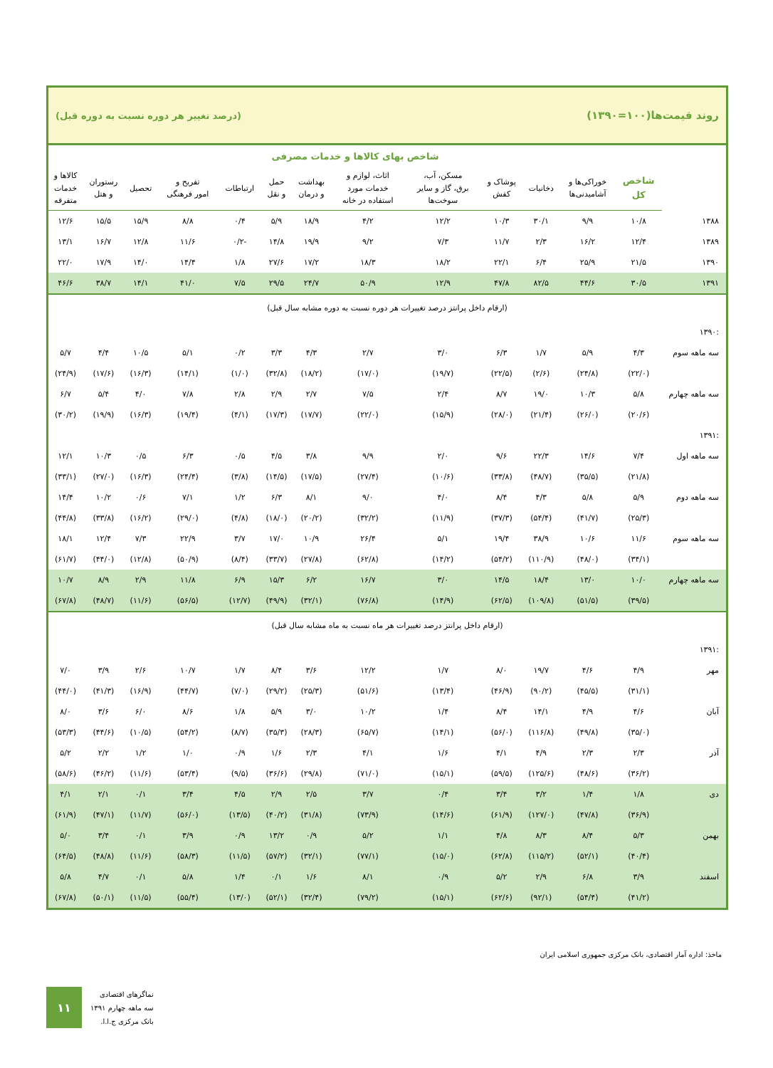روند قیمت‌ها(۱۰۰=۱۳۹۰) (درصد تغییر هر دوره نسبت به دوره قبل)
| | شاخص بهای کالاها و خدمات مصرفی | | | | | | | | | | | | |
| | شاخص کل | خوراکی‌ها و آشامیدنی‌ها | دخانیات | پوشاک و کفش | مسکن، آب، برق، گاز و سایر سوخت‌ها | اثاث، لوازم و خدمات مورد استفاده در خانه | بهداشت و درمان | حمل و نقل | ارتباطات | تفریح و امور فرهنگی | تحصیل | رستوران و هتل | کالاها و خدمات متفرقه |
| ۱۳۸۸ | ۱۰/۸ | ۹/۹ | ۳۰/۱ | ۱۰/۳ | ۱۲/۲ | ۴/۲ | ۱۸/۹ | ۵/۹ | ۰/۴ | ۸/۸ | ۱۵/۹ | ۱۵/۵ | ۱۲/۶ |
| ۱۳۸۹ | ۱۲/۴ | ۱۶/۲ | ۲/۳ | ۱۱/۷ | ۷/۳ | ۹/۲ | ۱۹/۹ | ۱۴/۸ | -۰/۲ | ۱۱/۶ | ۱۲/۸ | ۱۶/۷ | ۱۳/۱ |
| ۱۳۹۰ | ۲۱/۵ | ۲۵/۹ | ۶/۴ | ۲۲/۱ | ۱۸/۲ | ۱۸/۳ | ۱۷/۲ | ۲۷/۶ | ۱/۸ | ۱۴/۴ | ۱۴/۰ | ۱۷/۹ | ۲۲/۰ |
| ۱۳۹۱ | ۳۰/۵ | ۴۴/۶ | ۸۲/۵ | ۴۷/۸ | ۱۲/۹ | ۵۰/۹ | ۲۴/۷ | ۲۹/۵ | ۷/۵ | ۴۱/۰ | ۱۴/۱ | ۳۸/۷ | ۴۶/۶ |
| (ارقام داخل پرانتز درصد تغییرات هر دوره نسبت به دوره مشابه سال قبل) | | | | | | | | | | | | | |
| :۱۳۹۰ | | | | | | | | | | | | | |
| سه ماهه سوم | ۴/۳ | ۵/۹ | ۱/۷ | ۶/۳ | ۳/۰ | ۲/۷ | ۴/۳ | ۳/۳ | ۰/۲ | ۵/۱ | ۱۰/۵ | ۴/۴ | ۵/۷ |
| | (۲۲/۰) | (۲۴/۸) | (۲/۶) | (۲۲/۵) | (۱۹/۷) | (۱۷/۰) | (۱۸/۲) | (۳۲/۸) | (۱/۰) | (۱۴/۱) | (۱۶/۳) | (۱۷/۶) | (۲۴/۹) |
| سه ماهه چهارم | ۵/۸ | ۱۰/۳ | ۱۹/۰ | ۸/۷ | ۲/۴ | ۷/۵ | ۲/۷ | ۲/۹ | ۲/۸ | ۷/۸ | ۴/۰ | ۵/۴ | ۶/۷ |
| | (۲۰/۶) | (۲۶/۰) | (۲۱/۴) | (۲۸/۰) | (۱۵/۹) | (۲۲/۰) | (۱۷/۷) | (۱۷/۳) | (۴/۱) | (۱۹/۴) | (۱۶/۳) | (۱۹/۹) | (۳۰/۲) |
| :۱۳۹۱ | | | | | | | | | | | | | |
| سه ماهه اول | ۷/۴ | ۱۴/۶ | ۲۲/۳ | ۹/۶ | ۲/۰ | ۹/۹ | ۳/۸ | ۴/۵ | ۰/۵ | ۶/۳ | ۰/۵ | ۱۰/۳ | ۱۲/۱ |
| | (۲۱/۸) | (۳۵/۵) | (۴۸/۷) | (۳۳/۸) | (۱۰/۶) | (۲۷/۴) | (۱۷/۵) | (۱۴/۵) | (۳/۸) | (۲۴/۴) | (۱۶/۳) | (۲۷/۰) | (۳۳/۱) |
| سه ماهه دوم | ۵/۹ | ۵/۸ | ۴/۳ | ۸/۴ | ۴/۰ | ۹/۰ | ۸/۱ | ۶/۳ | ۱/۲ | ۷/۱ | ۰/۶ | ۱۰/۲ | ۱۴/۴ |
| | (۲۵/۳) | (۴۱/۷) | (۵۴/۴) | (۳۷/۳) | (۱۱/۹) | (۳۲/۲) | (۲۰/۲) | (۱۸/۰) | (۴/۸) | (۲۹/۰) | (۱۶/۲) | (۳۳/۸) | (۴۴/۸) |
| سه ماهه سوم | ۱۱/۶ | ۱۰/۶ | ۳۸/۹ | ۱۹/۴ | ۵/۱ | ۲۶/۴ | ۱۰/۹ | ۱۷/۰ | ۳/۷ | ۲۲/۹ | ۷/۳ | ۱۲/۴ | ۱۸/۱ |
| | (۳۴/۱) | (۴۸/۰) | (۱۱۰/۹) | (۵۴/۲) | (۱۴/۲) | (۶۲/۸) | (۲۷/۸) | (۳۳/۷) | (۸/۴) | (۵۰/۹) | (۱۲/۸) | (۴۴/۰) | (۶۱/۷) |
| سه ماهه چهارم | ۱۰/۰ | ۱۳/۰ | ۱۸/۴ | ۱۴/۵ | ۳/۰ | ۱۶/۷ | ۶/۲ | ۱۵/۳ | ۶/۹ | ۱۱/۸ | ۲/۹ | ۸/۹ | ۱۰/۷ |
| | (۳۹/۵) | (۵۱/۵) | (۱۰۹/۸) | (۶۲/۵) | (۱۴/۹) | (۷۶/۸) | (۳۲/۱) | (۴۹/۹) | (۱۲/۷) | (۵۶/۵) | (۱۱/۶) | (۴۸/۷) | (۶۷/۸) |
| (ارقام داخل پرانتز درصد تغییرات هر ماه نسبت به ماه مشابه سال قبل) | | | | | | | | | | | | | |
| :۱۳۹۱ | | | | | | | | | | | | | |
| مهر | ۴/۹ | ۴/۶ | ۱۹/۷ | ۸/۰ | ۱/۷ | ۱۲/۲ | ۳/۶ | ۸/۴ | ۱/۷ | ۱۰/۷ | ۲/۶ | ۳/۹ | ۷/۰ |
| | (۳۱/۱) | (۴۵/۵) | (۹۰/۲) | (۴۶/۹) | (۱۳/۴) | (۵۱/۶) | (۲۵/۳) | (۲۹/۲) | (۷/۰) | (۴۴/۷) | (۱۶/۹) | (۴۱/۳) | (۴۴/۰) |
| آبان | ۴/۶ | ۴/۹ | ۱۴/۱ | ۸/۴ | ۱/۴ | ۱۰/۲ | ۳/۰ | ۵/۹ | ۱/۸ | ۸/۶ | ۶/۰ | ۳/۶ | ۸/۰ |
| | (۳۵/۰) | (۴۹/۸) | (۱۱۶/۸) | (۵۶/۰) | (۱۴/۱) | (۶۵/۷) | (۲۸/۳) | (۳۵/۳) | (۸/۷) | (۵۴/۲) | (۱۰/۵) | (۴۴/۶) | (۵۳/۳) |
| آذر | ۲/۳ | ۲/۳ | ۴/۹ | ۴/۱ | ۱/۶ | ۴/۱ | ۲/۳ | ۱/۶ | ۰/۹ | ۱/۰ | ۱/۲ | ۲/۲ | ۵/۲ |
| | (۳۶/۲) | (۴۸/۶) | (۱۲۵/۶) | (۵۹/۵) | (۱۵/۱) | (۷۱/۰) | (۲۹/۸) | (۳۶/۶) | (۹/۵) | (۵۳/۴) | (۱۱/۶) | (۴۶/۲) | (۵۸/۶) |
| دی | ۱/۸ | ۱/۴ | ۳/۲ | ۳/۴ | ۰/۴ | ۳/۷ | ۲/۵ | ۲/۹ | ۴/۵ | ۳/۴ | ۰/۱ | ۲/۱ | ۴/۱ |
| | (۳۶/۹) | (۴۷/۸) | (۱۲۷/۰) | (۶۱/۹) | (۱۴/۶) | (۷۳/۹) | (۳۱/۸) | (۴۰/۲) | (۱۳/۵) | (۵۶/۰) | (۱۱/۷) | (۴۷/۱) | (۶۱/۹) |
| بهمن | ۵/۳ | ۸/۴ | ۸/۳ | ۴/۸ | ۱/۱ | ۵/۲ | ۰/۹ | ۱۳/۲ | ۰/۹ | ۳/۹ | ۰/۱ | ۳/۴ | ۵/۰ |
| | (۴۰/۴) | (۵۲/۱) | (۱۱۵/۲) | (۶۲/۸) | (۱۵/۰) | (۷۷/۱) | (۳۲/۱) | (۵۷/۲) | (۱۱/۵) | (۵۸/۳) | (۱۱/۶) | (۴۸/۸) | (۶۴/۵) |
| اسفند | ۳/۹ | ۶/۸ | ۲/۹ | ۵/۲ | ۰/۹ | ۸/۱ | ۱/۶ | ۰/۱ | ۱/۴ | ۵/۸ | ۰/۱ | ۴/۷ | ۵/۸ |
| | (۴۱/۲) | (۵۴/۴) | (۹۲/۱) | (۶۲/۶) | (۱۵/۱) | (۷۹/۲) | (۳۲/۴) | (۵۲/۱) | (۱۳/۰) | (۵۵/۴) | (۱۱/۵) | (۵۰/۱) | (۶۷/۸) |
ماخذ: اداره آمار اقتصادی، بانک مرکزی جمهوری اسلامی ایران
۱۱
نماگرهای اقتصادی
سه ماهه چهارم ۱۳۹۱
بانک مرکزی ج.ا.ا.